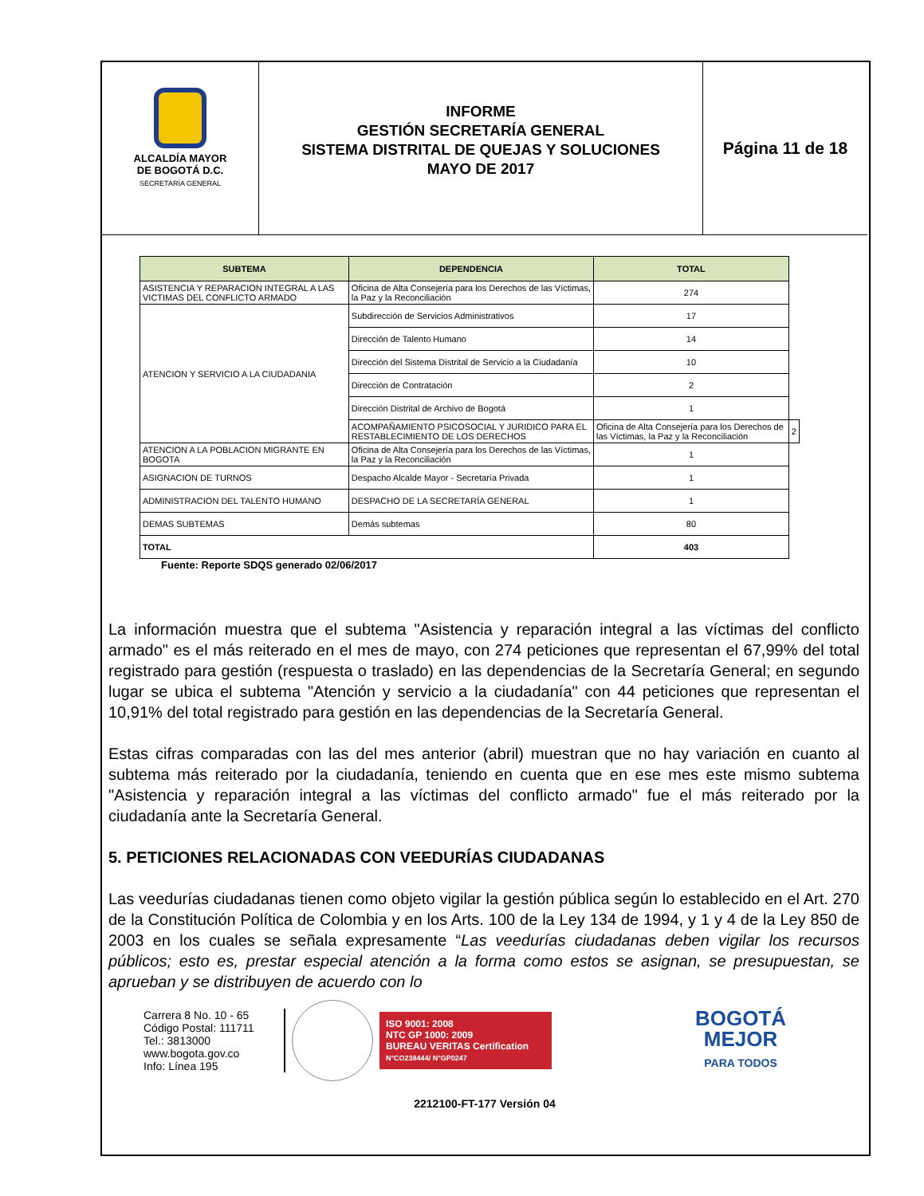ALCALDÍA MAYOR
DE BOGOTÁ D.C.
SECRETARÍA GENERAL
INFORME
GESTIÓN SECRETARÍA GENERAL
SISTEMA DISTRITAL DE QUEJAS Y SOLUCIONES
MAYO DE 2017
Página 11 de 18
| SUBTEMA | DEPENDENCIA | TOTAL | |
| --- | --- | --- | --- |
| ASISTENCIA Y REPARACION INTEGRAL A LAS VICTIMAS DEL CONFLICTO ARMADO | Oficina de Alta Consejería para los Derechos de las Víctimas, la Paz y la Reconciliación | 274 | |
| ATENCION Y SERVICIO A LA CIUDADANIA | Subdirección de Servicios Administrativos | 17 | |
| | Dirección de Talento Humano | 14 | |
| | Dirección del Sistema Distrital de Servicio a la Ciudadanía | 10 | |
| | Dirección de Contratación | 2 | |
| | Dirección Distrital de Archivo de Bogotá | 1 | |
| | ACOMPAÑAMIENTO PSICOSOCIAL Y JURIDICO PARA EL RESTABLECIMIENTO DE LOS DERECHOS | Oficina de Alta Consejería para los Derechos de las Víctimas, la Paz y la Reconciliación | 2 |
| ATENCION A LA POBLACION MIGRANTE EN BOGOTA | Oficina de Alta Consejería para los Derechos de las Víctimas, la Paz y la Reconciliación | 1 | |
| ASIGNACION DE TURNOS | Despacho Alcalde Mayor - Secretaría Privada | 1 | |
| ADMINISTRACION DEL TALENTO HUMANO | DESPACHO DE LA SECRETARÍA GENERAL | 1 | |
| DEMAS SUBTEMAS | Demás subtemas | 80 | |
| TOTAL | | 403 | |
Fuente: Reporte SDQS generado 02/06/2017
La información muestra que el subtema "Asistencia y reparación integral a las víctimas del conflicto armado" es el más reiterado en el mes de mayo, con 274 peticiones que representan el 67,99% del total registrado para gestión (respuesta o traslado) en las dependencias de la Secretaría General; en segundo lugar se ubica el subtema "Atención y servicio a la ciudadanía" con 44 peticiones que representan el 10,91% del total registrado para gestión en las dependencias de la Secretaría General.
Estas cifras comparadas con las del mes anterior (abril) muestran que no hay variación en cuanto al subtema más reiterado por la ciudadanía, teniendo en cuenta que en ese mes este mismo subtema "Asistencia y reparación integral a las víctimas del conflicto armado" fue el más reiterado por la ciudadanía ante la Secretaría General.
5. PETICIONES RELACIONADAS CON VEEDURÍAS CIUDADANAS
Las veedurías ciudadanas tienen como objeto vigilar la gestión pública según lo establecido en el Art. 270 de la Constitución Política de Colombia y en los Arts. 100 de la Ley 134 de 1994, y 1 y 4 de la Ley 850 de 2003 en los cuales se señala expresamente “Las veedurías ciudadanas deben vigilar los recursos públicos; esto es, prestar especial atención a la forma como estos se asignan, se presupuestan, se aprueban y se distribuyen de acuerdo con lo
Carrera 8 No. 10 - 65
Código Postal: 111711
Tel.: 3813000
www.bogota.gov.co
Info: Línea 195
ISO 9001: 2008
NTC GP 1000: 2009
BUREAU VERITAS Certification
N°CO238444/ N°GP0247
BOGOTÁ
MEJOR
PARA TODOS
2212100-FT-177 Versión 04